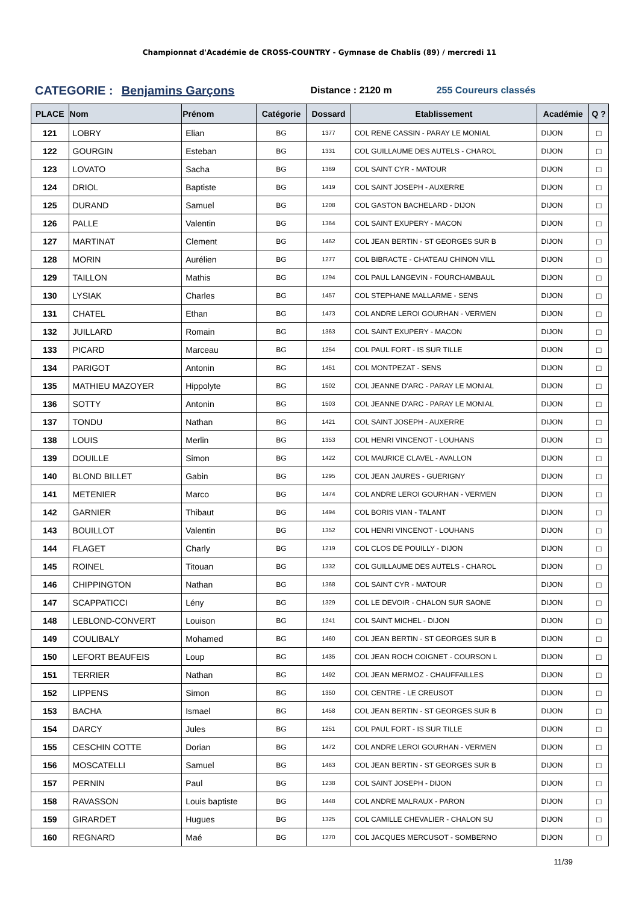Championnat d'Académie de CROSS-COUNTRY - Gymnase de Chablis (89) / mercredi 11
CATEGORIE : Benjamins Garçons Distance : 2120 m 255 Coureurs classés
| PLACE | Nom | Prénom | Catégorie | Dossard | Etablissement | Académie | Q ? |
| --- | --- | --- | --- | --- | --- | --- | --- |
| 121 | LOBRY | Elian | BG | 1377 | COL RENE CASSIN - PARAY LE MONIAL | DIJON | □ |
| 122 | GOURGIN | Esteban | BG | 1331 | COL GUILLAUME DES AUTELS - CHAROL | DIJON | □ |
| 123 | LOVATO | Sacha | BG | 1369 | COL SAINT CYR - MATOUR | DIJON | □ |
| 124 | DRIOL | Baptiste | BG | 1419 | COL SAINT JOSEPH - AUXERRE | DIJON | □ |
| 125 | DURAND | Samuel | BG | 1208 | COL GASTON BACHELARD - DIJON | DIJON | □ |
| 126 | PALLE | Valentin | BG | 1364 | COL SAINT EXUPERY - MACON | DIJON | □ |
| 127 | MARTINAT | Clement | BG | 1462 | COL JEAN BERTIN - ST GEORGES SUR B | DIJON | □ |
| 128 | MORIN | Aurélien | BG | 1277 | COL BIBRACTE - CHATEAU CHINON VILL | DIJON | □ |
| 129 | TAILLON | Mathis | BG | 1294 | COL PAUL LANGEVIN - FOURCHAMBAUL | DIJON | □ |
| 130 | LYSIAK | Charles | BG | 1457 | COL STEPHANE MALLARME - SENS | DIJON | □ |
| 131 | CHATEL | Ethan | BG | 1473 | COL ANDRE LEROI GOURHAN - VERMEN | DIJON | □ |
| 132 | JUILLARD | Romain | BG | 1363 | COL SAINT EXUPERY - MACON | DIJON | □ |
| 133 | PICARD | Marceau | BG | 1254 | COL PAUL FORT - IS SUR TILLE | DIJON | □ |
| 134 | PARIGOT | Antonin | BG | 1451 | COL MONTPEZAT - SENS | DIJON | □ |
| 135 | MATHIEU MAZOYER | Hippolyte | BG | 1502 | COL JEANNE D'ARC - PARAY LE MONIAL | DIJON | □ |
| 136 | SOTTY | Antonin | BG | 1503 | COL JEANNE D'ARC - PARAY LE MONIAL | DIJON | □ |
| 137 | TONDU | Nathan | BG | 1421 | COL SAINT JOSEPH - AUXERRE | DIJON | □ |
| 138 | LOUIS | Merlin | BG | 1353 | COL HENRI VINCENOT - LOUHANS | DIJON | □ |
| 139 | DOUILLE | Simon | BG | 1422 | COL MAURICE CLAVEL - AVALLON | DIJON | □ |
| 140 | BLOND BILLET | Gabin | BG | 1295 | COL JEAN JAURES - GUERIGNY | DIJON | □ |
| 141 | METENIER | Marco | BG | 1474 | COL ANDRE LEROI GOURHAN - VERMEN | DIJON | □ |
| 142 | GARNIER | Thibaut | BG | 1494 | COL BORIS VIAN - TALANT | DIJON | □ |
| 143 | BOUILLOT | Valentin | BG | 1352 | COL HENRI VINCENOT - LOUHANS | DIJON | □ |
| 144 | FLAGET | Charly | BG | 1219 | COL CLOS DE POUILLY - DIJON | DIJON | □ |
| 145 | ROINEL | Titouan | BG | 1332 | COL GUILLAUME DES AUTELS - CHAROL | DIJON | □ |
| 146 | CHIPPINGTON | Nathan | BG | 1368 | COL SAINT CYR - MATOUR | DIJON | □ |
| 147 | SCAPPATICCI | Lény | BG | 1329 | COL LE DEVOIR - CHALON SUR SAONE | DIJON | □ |
| 148 | LEBLOND-CONVERT | Louison | BG | 1241 | COL SAINT MICHEL - DIJON | DIJON | □ |
| 149 | COULIBALY | Mohamed | BG | 1460 | COL JEAN BERTIN - ST GEORGES SUR B | DIJON | □ |
| 150 | LEFORT BEAUFEIS | Loup | BG | 1435 | COL JEAN ROCH COIGNET - COURSON L | DIJON | □ |
| 151 | TERRIER | Nathan | BG | 1492 | COL JEAN MERMOZ - CHAUFFAILLES | DIJON | □ |
| 152 | LIPPENS | Simon | BG | 1350 | COL CENTRE - LE CREUSOT | DIJON | □ |
| 153 | BACHA | Ismael | BG | 1458 | COL JEAN BERTIN - ST GEORGES SUR B | DIJON | □ |
| 154 | DARCY | Jules | BG | 1251 | COL PAUL FORT - IS SUR TILLE | DIJON | □ |
| 155 | CESCHIN COTTE | Dorian | BG | 1472 | COL ANDRE LEROI GOURHAN - VERMEN | DIJON | □ |
| 156 | MOSCATELLI | Samuel | BG | 1463 | COL JEAN BERTIN - ST GEORGES SUR B | DIJON | □ |
| 157 | PERNIN | Paul | BG | 1238 | COL SAINT JOSEPH - DIJON | DIJON | □ |
| 158 | RAVASSON | Louis baptiste | BG | 1448 | COL ANDRE MALRAUX - PARON | DIJON | □ |
| 159 | GIRARDET | Hugues | BG | 1325 | COL CAMILLE CHEVALIER - CHALON SU | DIJON | □ |
| 160 | REGNARD | Maé | BG | 1270 | COL JACQUES MERCUSOT - SOMBERNO | DIJON | □ |
11/39